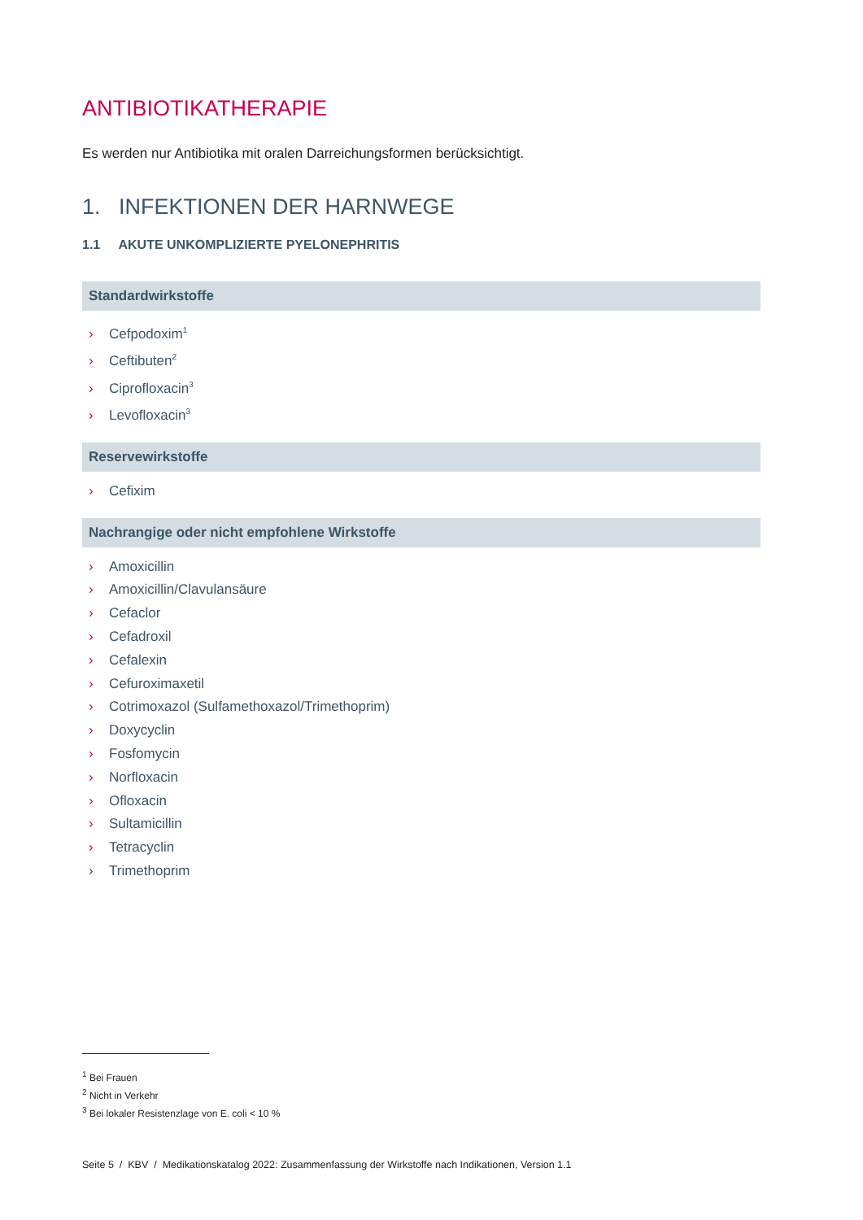ANTIBIOTIKATHERAPIE
Es werden nur Antibiotika mit oralen Darreichungsformen berücksichtigt.
1. INFEKTIONEN DER HARNWEGE
1.1 AKUTE UNKOMPLIZIERTE PYELONEPHRITIS
Standardwirkstoffe
› Cefpodoxim<sup>1</sup>
› Ceftibuten<sup>2</sup>
› Ciprofloxacin<sup>3</sup>
› Levofloxacin<sup>3</sup>
Reservewirkstoffe
› Cefixim
Nachrangige oder nicht empfohlene Wirkstoffe
› Amoxicillin
› Amoxicillin/Clavulansäure
› Cefaclor
› Cefadroxil
› Cefalexin
› Cefuroximaxetil
› Cotrimoxazol (Sulfamethoxazol/Trimethoprim)
› Doxycyclin
› Fosfomycin
› Norfloxacin
› Ofloxacin
› Sultamicillin
› Tetracyclin
› Trimethoprim
<sup>1</sup> Bei Frauen
<sup>2</sup> Nicht in Verkehr
<sup>3</sup> Bei lokaler Resistenzlage von E. coli < 10 %
Seite 5 / KBV / Medikationskatalog 2022: Zusammenfassung der Wirkstoffe nach Indikationen, Version 1.1